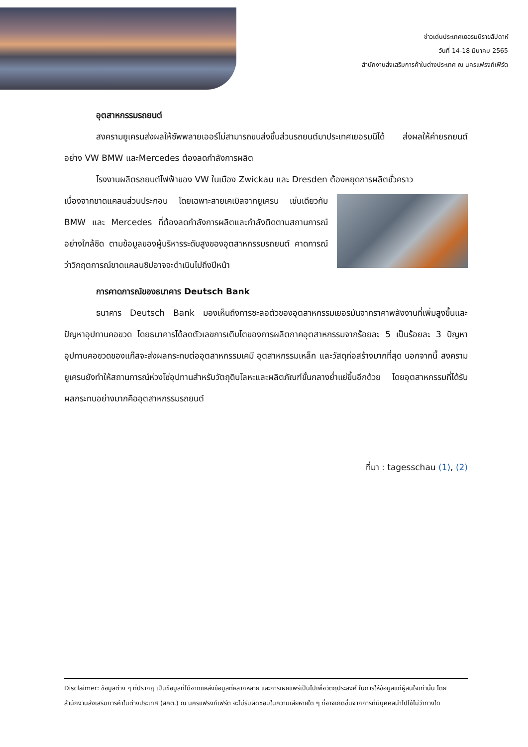ข่าวเด่นประเทศเยอรมนีรายสัปดาห์
วันที่ 14-18 มีนาคม 2565
สำนักงานส่งเสริมการค้าในต่างประเทศ ณ นครแฟรงก์เฟิร์ต
อุตสาหกรรมรถยนต์
สงครามยูเครนส่งผลให้ซัพพลายเออร์ไม่สามารถขนส่งชิ้นส่วนรถยนต์มาประเทศเยอรมนีได้ ส่งผลให้ค่ายรถยนต์อย่าง VW BMW และMercedes ต้องลดกำลังการผลิต
โรงงานผลิตรถยนต์ไฟฟ้าของ VW ในเมือง Zwickau และ Dresden ต้องหยุดการผลิตชั่วคราว
เนื่องจากขาดแคลนส่วนประกอบ โดยเฉพาะสายเคเบิลจากยูเครน เช่นเดียวกับ BMW และ Mercedes ที่ต้องลดกำลังการผลิตและกำลังติดตามสถานการณ์อย่างใกล้ชิด ตามข้อมูลของผู้บริหารระดับสูงของอุตสาหกรรมรถยนต์ คาดการณ์ว่าวิกฤตการณ์ขาดแคลนชิปอาจจะดำเนินไปถึงปีหน้า
การคาดการณ์ของธนาคาร Deutsch Bank
ธนาคาร Deutsch Bank มองเห็นถึงการชะลอตัวของอุตสาหกรรมเยอรมันจากราคาพลังงานที่เพิ่มสูงขึ้นและปัญหาอุปทานคอขวด โดยธนาคารได้ลดตัวเลขการเติบโตของการผลิตภาคอุตสาหกรรมจากร้อยละ 5 เป็นร้อยละ 3 ปัญหาอุปทานคอขวดของแก๊สจะส่งผลกระทบต่ออุตสาหกรรมเคมี อุตสาหกรรมเหล็ก และวัสดุก่อสร้างมากที่สุด นอกจากนี้ สงครามยูเครนยังทำให้สถานการณ์ห่วงโซ่อุปทานสำหรับวัตถุดิบโลหะและผลิตภัณฑ์ขั้นกลางย่ำแย่ขึ้นอีกด้วย โดยอุตสาหกรรมที่ได้รับผลกระทบอย่างมากคืออุตสาหกรรมรถยนต์
ที่มา : tagesschau (1), (2)
Disclaimer: ข้อมูลต่าง ๆ ที่ปรากฏ เป็นข้อมูลที่ได้จากแหล่งข้อมูลที่หลากหลาย และการเผยแพร่เป็นไปเพื่อวัตถุประสงค์ ในการให้ข้อมูลแก่ผู้สนใจเท่านั้น โดยสำนักงานส่งเสริมการค้าในต่างประเทศ (สคต.) ณ นครแฟรงก์เฟิร์ต จะไม่รับผิดชอบในความเสียหายใด ๆ ที่อาจเกิดขึ้นจากการที่มีบุคคลนำไปใช้ไม่ว่าทางใด